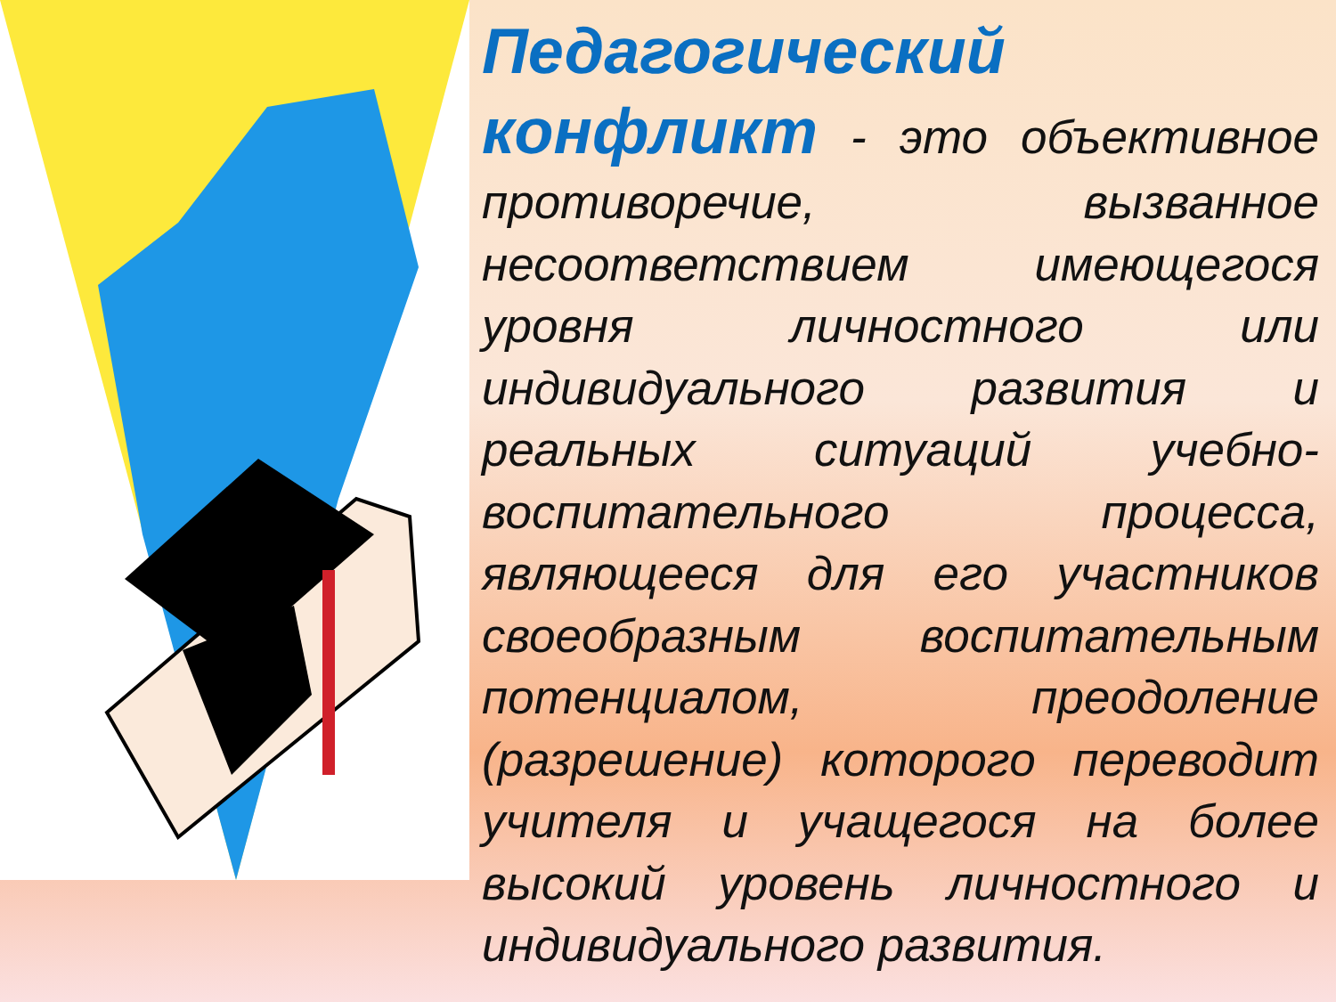Педагогический конфликт - это объективное противоречие, вызванное несоответствием имеющегося уровня личностного или индивидуального развития и реальных ситуаций учебно-воспитательного процесса, являющееся для его участников своеобразным воспитательным потенциалом, преодоление (разрешение) которого переводит учителя и учащегося на более высокий уровень личностного и индивидуального развития.